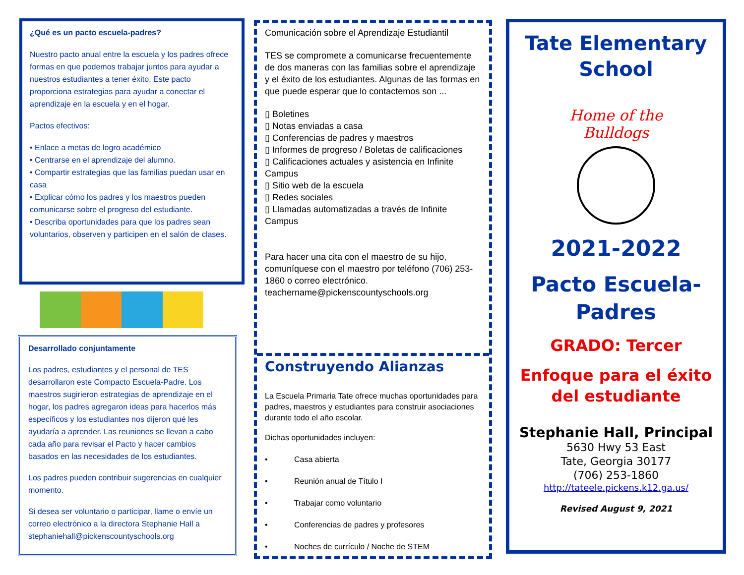¿Qué es un pacto escuela-padres?
Nuestro pacto anual entre la escuela y los padres ofrece formas en que podemos trabajar juntos para ayudar a nuestros estudiantes a tener éxito. Este pacto proporciona estrategias para ayudar a conectar el aprendizaje en la escuela y en el hogar.
Pactos efectivos:
• Enlace a metas de logro académico
• Centrarse en el aprendizaje del alumno.
• Compartir estrategias que las familias puedan usar en casa
• Explicar cómo los padres y los maestros pueden comunicarse sobre el progreso del estudiante.
• Describa oportunidades para que los padres sean voluntarios, observen y participen en el salón de clases.
Desarrollado conjuntamente
Los padres, estudiantes y el personal de TES desarrollaron este Compacto Escuela-Padre. Los maestros sugirieron estrategias de aprendizaje en el hogar, los padres agregaron ideas para hacerlos más específicos y los estudiantes nos dijeron qué les ayudaría a aprender. Las reuniones se llevan a cabo cada año para revisar el Pacto y hacer cambios basados en las necesidades de los estudiantes.
Los padres pueden contribuir sugerencias en cualquier momento.
Si desea ser voluntario o participar, llame o envíe un correo electrónico a la directora Stephanie Hall a stephaniehall@pickenscountyschools.org
Comunicación sobre el Aprendizaje Estudiantil
TES se compromete a comunicarse frecuentemente de dos maneras con las familias sobre el aprendizaje y el éxito de los estudiantes. Algunas de las formas en que puede esperar que lo contactemos son ...
▯ Boletines
▯ Notas enviadas a casa
▯ Conferencias de padres y maestros
▯ Informes de progreso / Boletas de calificaciones
▯ Calificaciones actuales y asistencia en Infinite Campus
▯ Sitio web de la escuela
▯ Redes sociales
▯ Llamadas automatizadas a través de Infinite Campus
Para hacer una cita con el maestro de su hijo, comuníquese con el maestro por teléfono (706) 253-1860 o correo electrónico. teachername@pickenscountyschools.org
Construyendo Alianzas
La Escuela Primaria Tate ofrece muchas oportunidades para padres, maestros y estudiantes para construir asociaciones durante todo el año escolar.
Dichas oportunidades incluyen:
• Casa abierta
• Reunión anual de Título I
• Trabajar como voluntario
• Conferencias de padres y profesores
• Noches de currículo / Noche de STEM
Tate Elementary School
Home of the Bulldogs
2021-2022
Pacto Escuela-
Padres
GRADO: Tercer
Enfoque para el éxito
del estudiante
Stephanie Hall, Principal
5630 Hwy 53 East
Tate, Georgia 30177
(706) 253-1860
http://tateele.pickens.k12.ga.us/
Revised August 9, 2021